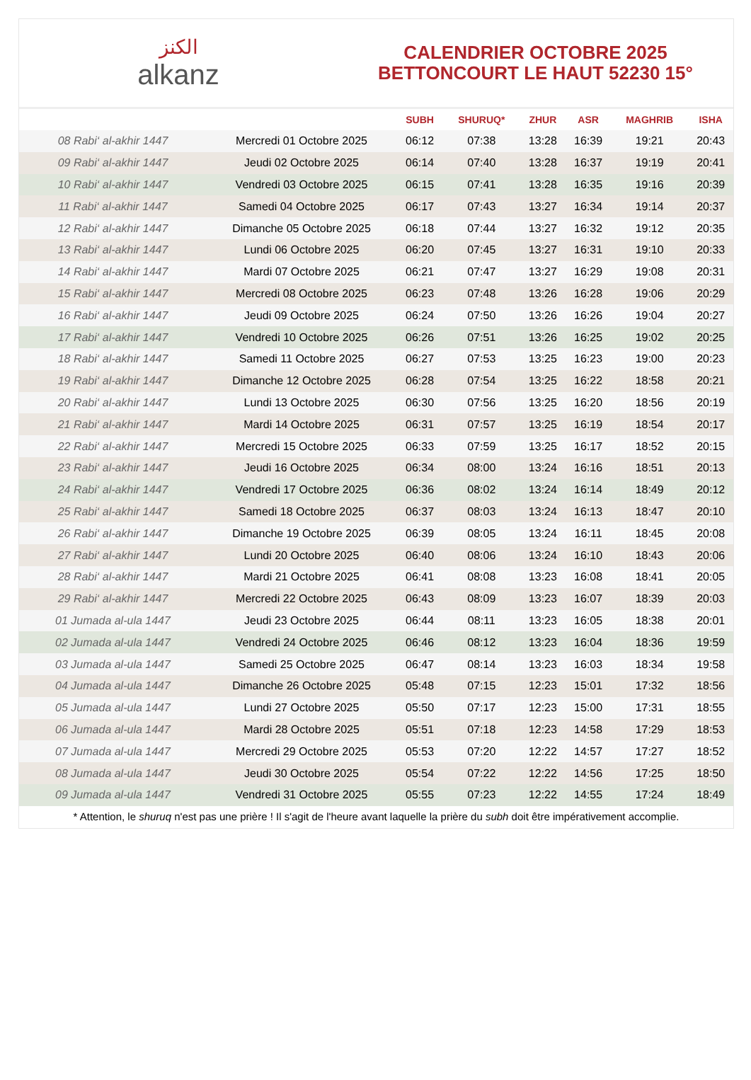الكنز
alkanz
CALENDRIER OCTOBRE 2025
BETTONCOURT LE HAUT 52230 15°
| | | SUBH | SHURUQ* | ZHUR | ASR | MAGHRIB | ISHA |
| --- | --- | --- | --- | --- | --- | --- | --- |
| 08 Rabi‘ al-akhir 1447 | Mercredi 01 Octobre 2025 | 06:12 | 07:38 | 13:28 | 16:39 | 19:21 | 20:43 |
| 09 Rabi‘ al-akhir 1447 | Jeudi 02 Octobre 2025 | 06:14 | 07:40 | 13:28 | 16:37 | 19:19 | 20:41 |
| 10 Rabi‘ al-akhir 1447 | Vendredi 03 Octobre 2025 | 06:15 | 07:41 | 13:28 | 16:35 | 19:16 | 20:39 |
| 11 Rabi‘ al-akhir 1447 | Samedi 04 Octobre 2025 | 06:17 | 07:43 | 13:27 | 16:34 | 19:14 | 20:37 |
| 12 Rabi‘ al-akhir 1447 | Dimanche 05 Octobre 2025 | 06:18 | 07:44 | 13:27 | 16:32 | 19:12 | 20:35 |
| 13 Rabi‘ al-akhir 1447 | Lundi 06 Octobre 2025 | 06:20 | 07:45 | 13:27 | 16:31 | 19:10 | 20:33 |
| 14 Rabi‘ al-akhir 1447 | Mardi 07 Octobre 2025 | 06:21 | 07:47 | 13:27 | 16:29 | 19:08 | 20:31 |
| 15 Rabi‘ al-akhir 1447 | Mercredi 08 Octobre 2025 | 06:23 | 07:48 | 13:26 | 16:28 | 19:06 | 20:29 |
| 16 Rabi‘ al-akhir 1447 | Jeudi 09 Octobre 2025 | 06:24 | 07:50 | 13:26 | 16:26 | 19:04 | 20:27 |
| 17 Rabi‘ al-akhir 1447 | Vendredi 10 Octobre 2025 | 06:26 | 07:51 | 13:26 | 16:25 | 19:02 | 20:25 |
| 18 Rabi‘ al-akhir 1447 | Samedi 11 Octobre 2025 | 06:27 | 07:53 | 13:25 | 16:23 | 19:00 | 20:23 |
| 19 Rabi‘ al-akhir 1447 | Dimanche 12 Octobre 2025 | 06:28 | 07:54 | 13:25 | 16:22 | 18:58 | 20:21 |
| 20 Rabi‘ al-akhir 1447 | Lundi 13 Octobre 2025 | 06:30 | 07:56 | 13:25 | 16:20 | 18:56 | 20:19 |
| 21 Rabi‘ al-akhir 1447 | Mardi 14 Octobre 2025 | 06:31 | 07:57 | 13:25 | 16:19 | 18:54 | 20:17 |
| 22 Rabi‘ al-akhir 1447 | Mercredi 15 Octobre 2025 | 06:33 | 07:59 | 13:25 | 16:17 | 18:52 | 20:15 |
| 23 Rabi‘ al-akhir 1447 | Jeudi 16 Octobre 2025 | 06:34 | 08:00 | 13:24 | 16:16 | 18:51 | 20:13 |
| 24 Rabi‘ al-akhir 1447 | Vendredi 17 Octobre 2025 | 06:36 | 08:02 | 13:24 | 16:14 | 18:49 | 20:12 |
| 25 Rabi‘ al-akhir 1447 | Samedi 18 Octobre 2025 | 06:37 | 08:03 | 13:24 | 16:13 | 18:47 | 20:10 |
| 26 Rabi‘ al-akhir 1447 | Dimanche 19 Octobre 2025 | 06:39 | 08:05 | 13:24 | 16:11 | 18:45 | 20:08 |
| 27 Rabi‘ al-akhir 1447 | Lundi 20 Octobre 2025 | 06:40 | 08:06 | 13:24 | 16:10 | 18:43 | 20:06 |
| 28 Rabi‘ al-akhir 1447 | Mardi 21 Octobre 2025 | 06:41 | 08:08 | 13:23 | 16:08 | 18:41 | 20:05 |
| 29 Rabi‘ al-akhir 1447 | Mercredi 22 Octobre 2025 | 06:43 | 08:09 | 13:23 | 16:07 | 18:39 | 20:03 |
| 01 Jumada al-ula 1447 | Jeudi 23 Octobre 2025 | 06:44 | 08:11 | 13:23 | 16:05 | 18:38 | 20:01 |
| 02 Jumada al-ula 1447 | Vendredi 24 Octobre 2025 | 06:46 | 08:12 | 13:23 | 16:04 | 18:36 | 19:59 |
| 03 Jumada al-ula 1447 | Samedi 25 Octobre 2025 | 06:47 | 08:14 | 13:23 | 16:03 | 18:34 | 19:58 |
| 04 Jumada al-ula 1447 | Dimanche 26 Octobre 2025 | 05:48 | 07:15 | 12:23 | 15:01 | 17:32 | 18:56 |
| 05 Jumada al-ula 1447 | Lundi 27 Octobre 2025 | 05:50 | 07:17 | 12:23 | 15:00 | 17:31 | 18:55 |
| 06 Jumada al-ula 1447 | Mardi 28 Octobre 2025 | 05:51 | 07:18 | 12:23 | 14:58 | 17:29 | 18:53 |
| 07 Jumada al-ula 1447 | Mercredi 29 Octobre 2025 | 05:53 | 07:20 | 12:22 | 14:57 | 17:27 | 18:52 |
| 08 Jumada al-ula 1447 | Jeudi 30 Octobre 2025 | 05:54 | 07:22 | 12:22 | 14:56 | 17:25 | 18:50 |
| 09 Jumada al-ula 1447 | Vendredi 31 Octobre 2025 | 05:55 | 07:23 | 12:22 | 14:55 | 17:24 | 18:49 |
* Attention, le shuruq n'est pas une prière ! Il s'agit de l'heure avant laquelle la prière du subh doit être impérativement accomplie.